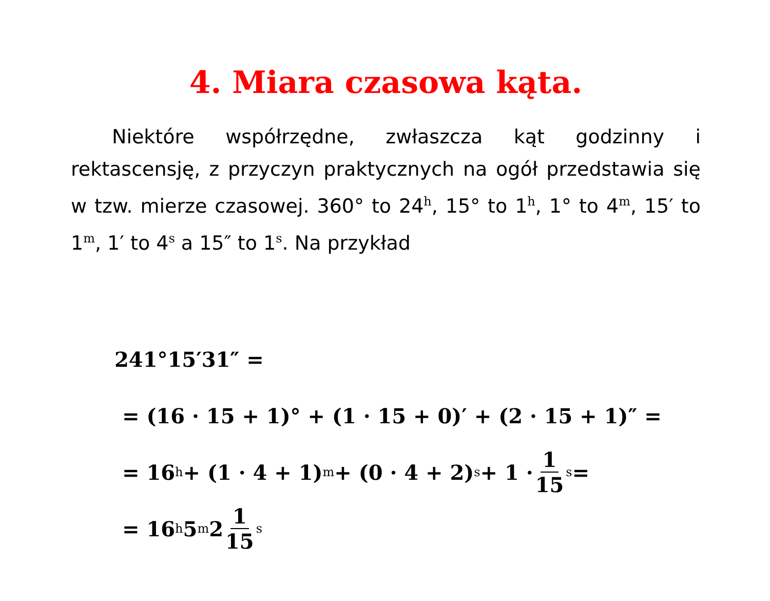4. Miara czasowa kąta.
Niektóre współrzędne, zwłaszcza kąt godzinny i rektascensję, z przyczyn praktycznych na ogół przedstawia się w tzw. mierze czasowej. 360° to 24<sup>h</sup>, 15° to 1<sup>h</sup>, 1° to 4<sup>m</sup>, 15′ to 1<sup>m</sup>, 1′ to 4<sup>s</sup> a 15″ to 1<sup>s</sup>. Na przykład
241°15′31″ =
= (16 · 15 + 1)° + (1 · 15 + 0)′ + (2 · 15 + 1)″ =
= 16<sup>h</sup> + (1 · 4 + 1)<sup>m</sup> + (0 · 4 + 2)<sup>s</sup> + 1 · 1 15<sup>s</sup> =
= 16<sup>h</sup>5<sup>m</sup>2 1 15<sup>s</sup>